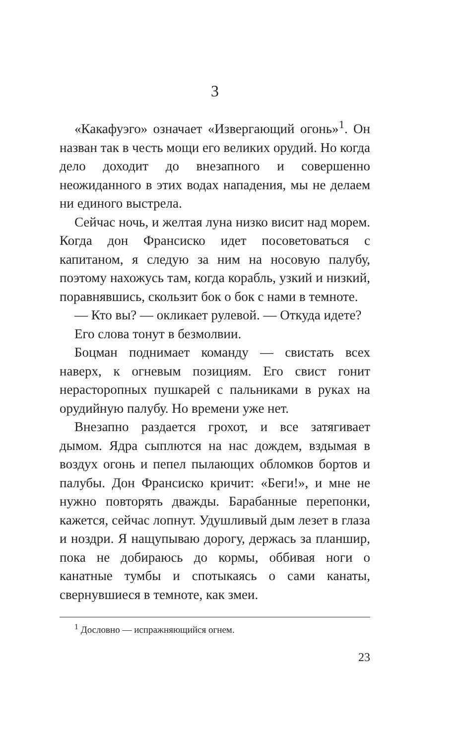3
«Какафуэго» означает «Извергающий огонь»<sup>1</sup>. Он назван так в честь мощи его великих орудий. Но когда дело доходит до внезапного и совершенно неожиданного в этих водах нападения, мы не делаем ни единого выстрела.
Сейчас ночь, и желтая луна низко висит над морем. Когда дон Франсиско идет посоветоваться с капитаном, я следую за ним на носовую палубу, поэтому нахожусь там, когда корабль, узкий и низкий, поравнявшись, скользит бок о бок с нами в темноте.
— Кто вы? — окликает рулевой. — Откуда идете?
Его слова тонут в безмолвии.
Боцман поднимает команду — свистать всех наверх, к огневым позициям. Его свист гонит нерасторопных пушкарей с пальниками в руках на орудийную палубу. Но времени уже нет.
Внезапно раздается грохот, и все затягивает дымом. Ядра сыплются на нас дождем, вздымая в воздух огонь и пепел пылающих обломков бортов и палубы. Дон Франсиско кричит: «Беги!», и мне не нужно повторять дважды. Барабанные перепонки, кажется, сейчас лопнут. Удушливый дым лезет в глаза и ноздри. Я нащупываю дорогу, держась за планшир, пока не добираюсь до кормы, оббивая ноги о канатные тумбы и спотыкаясь о сами канаты, свернувшиеся в темноте, как змеи.
<sup>1</sup> Дословно — испражняющийся огнем.
23